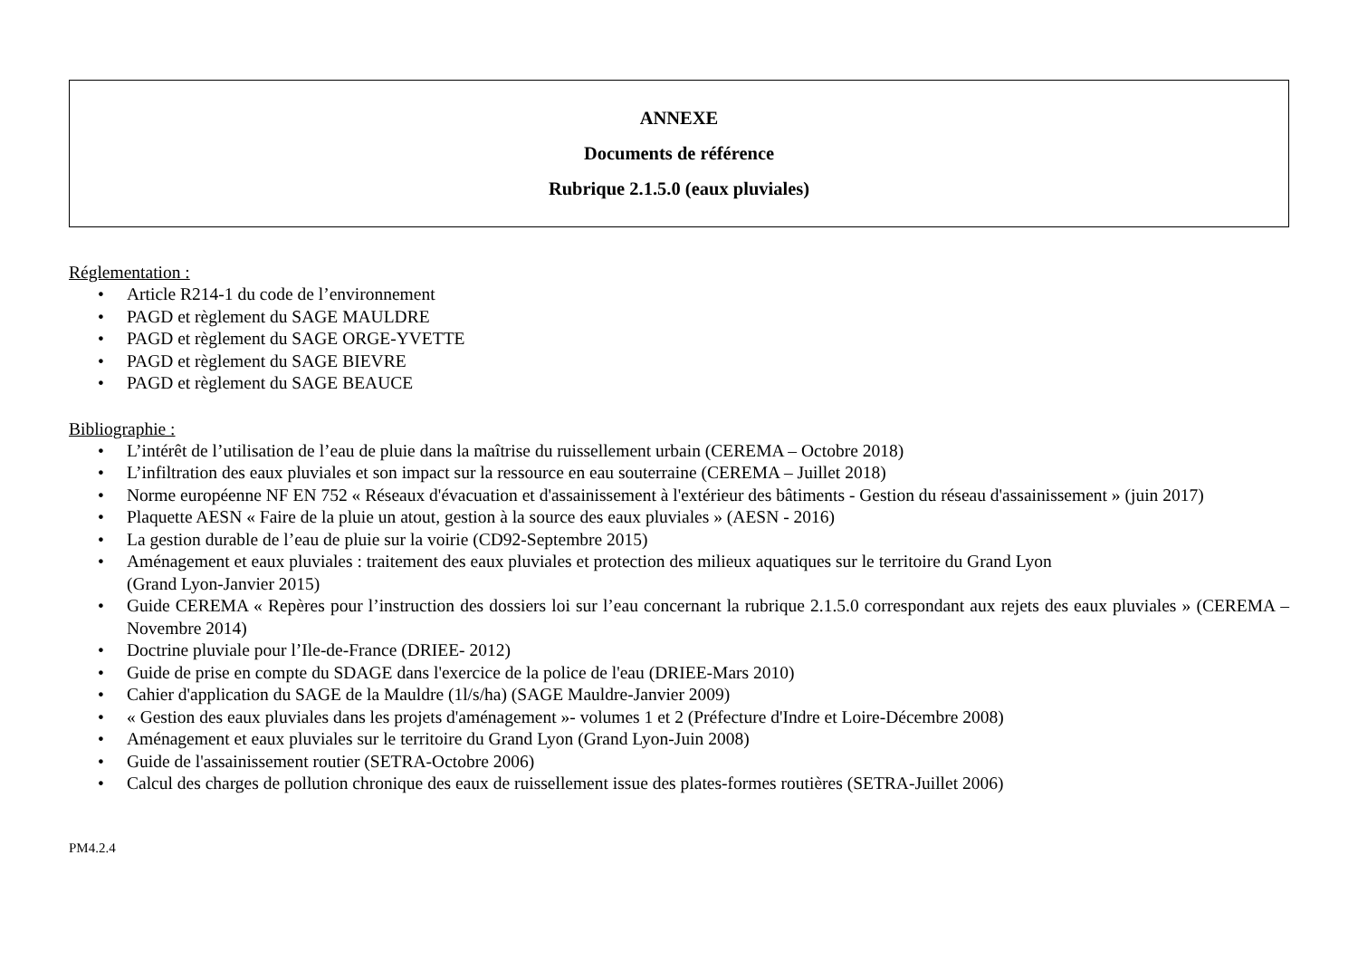ANNEXE
Documents de référence
Rubrique 2.1.5.0 (eaux pluviales)
Réglementation :
• Article R214-1 du code de l’environnement
• PAGD et règlement du SAGE MAULDRE
• PAGD et règlement du SAGE ORGE-YVETTE
• PAGD et règlement du SAGE BIEVRE
• PAGD et règlement du SAGE BEAUCE
Bibliographie :
• L’intérêt de l’utilisation de l’eau de pluie dans la maîtrise du ruissellement urbain (CEREMA – Octobre 2018)
• L’infiltration des eaux pluviales et son impact sur la ressource en eau souterraine (CEREMA – Juillet 2018)
• Norme européenne NF EN 752 « Réseaux d'évacuation et d'assainissement à l'extérieur des bâtiments - Gestion du réseau d'assainissement » (juin 2017)
• Plaquette AESN « Faire de la pluie un atout, gestion à la source des eaux pluviales » (AESN - 2016)
• La gestion durable de l’eau de pluie sur la voirie (CD92-Septembre 2015)
• Aménagement et eaux pluviales : traitement des eaux pluviales et protection des milieux aquatiques sur le territoire du Grand Lyon
(Grand Lyon-Janvier 2015)
• Guide CEREMA « Repères pour l’instruction des dossiers loi sur l’eau concernant la rubrique 2.1.5.0 correspondant aux rejets des eaux pluviales » (CEREMA – Novembre 2014)
• Doctrine pluviale pour l’Ile-de-France (DRIEE- 2012)
• Guide de prise en compte du SDAGE dans l'exercice de la police de l'eau (DRIEE-Mars 2010)
• Cahier d'application du SAGE de la Mauldre (1l/s/ha) (SAGE Mauldre-Janvier 2009)
• « Gestion des eaux pluviales dans les projets d'aménagement »- volumes 1 et 2 (Préfecture d'Indre et Loire-Décembre 2008)
• Aménagement et eaux pluviales sur le territoire du Grand Lyon (Grand Lyon-Juin 2008)
• Guide de l'assainissement routier (SETRA-Octobre 2006)
• Calcul des charges de pollution chronique des eaux de ruissellement issue des plates-formes routières (SETRA-Juillet 2006)
PM4.2.4